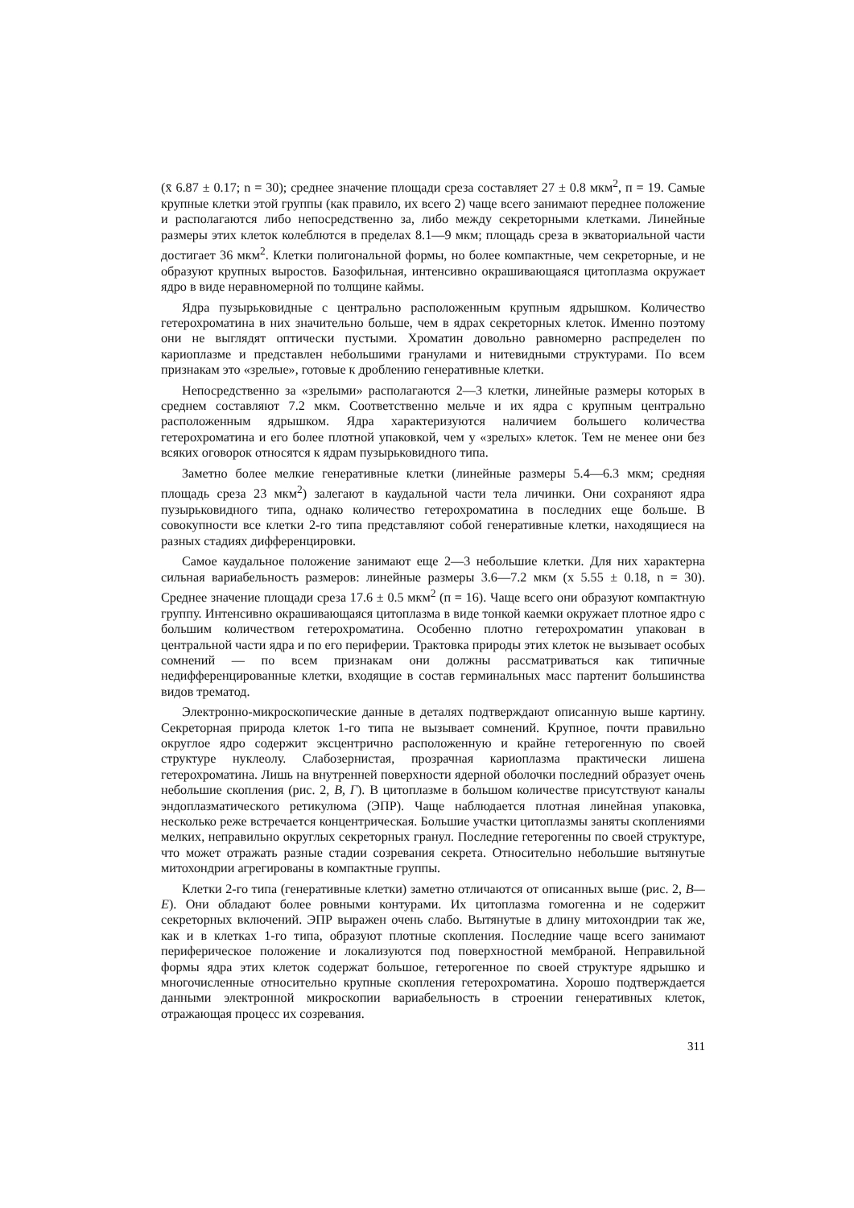(x̄ 6.87 ± 0.17; n = 30); среднее значение площади среза составляет 27 ± 0.8 мкм<sup>2</sup>, п = 19. Самые крупные клетки этой группы (как правило, их всего 2) чаще всего занимают переднее положение и располагаются либо непосредственно за, либо между секреторными клетками. Линейные размеры этих клеток колеблются в пределах 8.1—9 мкм; площадь среза в экваториальной части достигает 36 мкм<sup>2</sup>. Клетки полигональной формы, но более компактные, чем секреторные, и не образуют крупных выростов. Базофильная, интенсивно окрашивающаяся цитоплазма окружает ядро в виде неравномерной по толщине каймы.
Ядра пузырьковидные с центрально расположенным крупным ядрышком. Количество гетерохроматина в них значительно больше, чем в ядрах секреторных клеток. Именно поэтому они не выглядят оптически пустыми. Хроматин довольно равномерно распределен по кариоплазме и представлен небольшими гранулами и нитевидными структурами. По всем признакам это «зрелые», готовые к дроблению генеративные клетки.
Непосредственно за «зрелыми» располагаются 2—3 клетки, линейные размеры которых в среднем составляют 7.2 мкм. Соответственно мельче и их ядра с крупным центрально расположенным ядрышком. Ядра характеризуются наличием большего количества гетерохроматина и его более плотной упаковкой, чем у «зрелых» клеток. Тем не менее они без всяких оговорок относятся к ядрам пузырьковидного типа.
Заметно более мелкие генеративные клетки (линейные размеры 5.4—6.3 мкм; средняя площадь среза 23 мкм<sup>2</sup>) залегают в каудальной части тела личинки. Они сохраняют ядра пузырьковидного типа, однако количество гетерохроматина в последних еще больше. В совокупности все клетки 2-го типа представляют собой генеративные клетки, находящиеся на разных стадиях дифференцировки.
Самое каудальное положение занимают еще 2—3 небольшие клетки. Для них характерна сильная вариабельность размеров: линейные размеры 3.6—7.2 мкм (x 5.55 ± 0.18, n = 30). Среднее значение площади среза 17.6 ± 0.5 мкм<sup>2</sup> (п = 16). Чаще всего они образуют компактную группу. Интенсивно окрашивающаяся цитоплазма в виде тонкой каемки окружает плотное ядро с большим количеством гетерохроматина. Особенно плотно гетерохроматин упакован в центральной части ядра и по его периферии. Трактовка природы этих клеток не вызывает особых сомнений — по всем признакам они должны рассматриваться как типичные недифференцированные клетки, входящие в состав герминальных масс партенит большинства видов трематод.
Электронно-микроскопические данные в деталях подтверждают описанную выше картину. Секреторная природа клеток 1-го типа не вызывает сомнений. Крупное, почти правильно округлое ядро содержит эксцентрично расположенную и крайне гетерогенную по своей структуре нуклеолу. Слабозернистая, прозрачная кариоплазма практически лишена гетерохроматина. Лишь на внутренней поверхности ядерной оболочки последний образует очень небольшие скопления (рис. 2, В, Г). В цитоплазме в большом количестве присутствуют каналы эндоплазматического ретикулюма (ЭПР). Чаще наблюдается плотная линейная упаковка, несколько реже встречается концентрическая. Большие участки цитоплазмы заняты скоплениями мелких, неправильно округлых секреторных гранул. Последние гетерогенны по своей структуре, что может отражать разные стадии созревания секрета. Относительно небольшие вытянутые митохондрии агрегированы в компактные группы.
Клетки 2-го типа (генеративные клетки) заметно отличаются от описанных выше (рис. 2, В—Е). Они обладают более ровными контурами. Их цитоплазма гомогенна и не содержит секреторных включений. ЭПР выражен очень слабо. Вытянутые в длину митохондрии так же, как и в клетках 1-го типа, образуют плотные скопления. Последние чаще всего занимают периферическое положение и локализуются под поверхностной мембраной. Неправильной формы ядра этих клеток содержат большое, гетерогенное по своей структуре ядрышко и многочисленные относительно крупные скопления гетерохроматина. Хорошо подтверждается данными электронной микроскопии вариабельность в строении генеративных клеток, отражающая процесс их созревания.
311